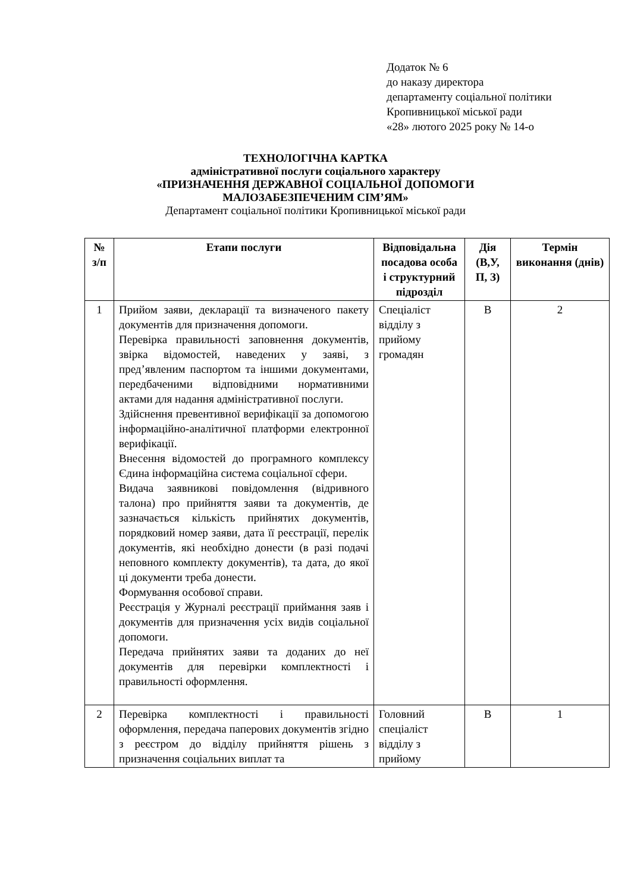Додаток № 6
до наказу директора
департаменту соціальної політики
Кропивницької міської ради
«28» лютого 2025 року № 14-о
ТЕХНОЛОГІЧНА КАРТКА
адміністративної послуги соціального характеру
«ПРИЗНАЧЕННЯ ДЕРЖАВНОЇ СОЦІАЛЬНОЇ ДОПОМОГИ
МАЛОЗАБЕЗПЕЧЕНИМ СІМ’ЯМ»
Департамент соціальної політики Кропивницької міської ради
| № з/п | Етапи послуги | Відповідальна посадова особа і структурний підрозділ | Дія (В,У, П, З) | Термін виконання (днів) |
| --- | --- | --- | --- | --- |
| 1 | Прийом заяви, декларації та визначеного пакету документів для призначення допомоги. Перевірка правильності заповнення документів, звірка відомостей, наведених у заяві, з пред’явленим паспортом та іншими документами, передбаченими відповідними нормативними актами для надання адміністративної послуги. Здійснення превентивної верифікації за допомогою інформаційно-аналітичної платформи електронної верифікації. Внесення відомостей до програмного комплексу Єдина інформаційна система соціальної сфери. Видача заявникові повідомлення (відривного талона) про прийняття заяви та документів, де зазначається кількість прийнятих документів, порядковий номер заяви, дата її реєстрації, перелік документів, які необхідно донести (в разі подачі неповного комплекту документів), та дата, до якої ці документи треба донести. Формування особової справи. Реєстрація у Журналі реєстрації приймання заяв і документів для призначення усіх видів соціальної допомоги. Передача прийнятих заяви та доданих до неї документів для перевірки комплектності і правильності оформлення. | Спеціаліст відділу з прийому громадян | В | 2 |
| 2 | Перевірка комплектності і правильності оформлення, передача паперових документів згідно з реєстром до відділу прийняття рішень з призначення соціальних виплат та | Головний спеціаліст відділу з прийому | В | 1 |